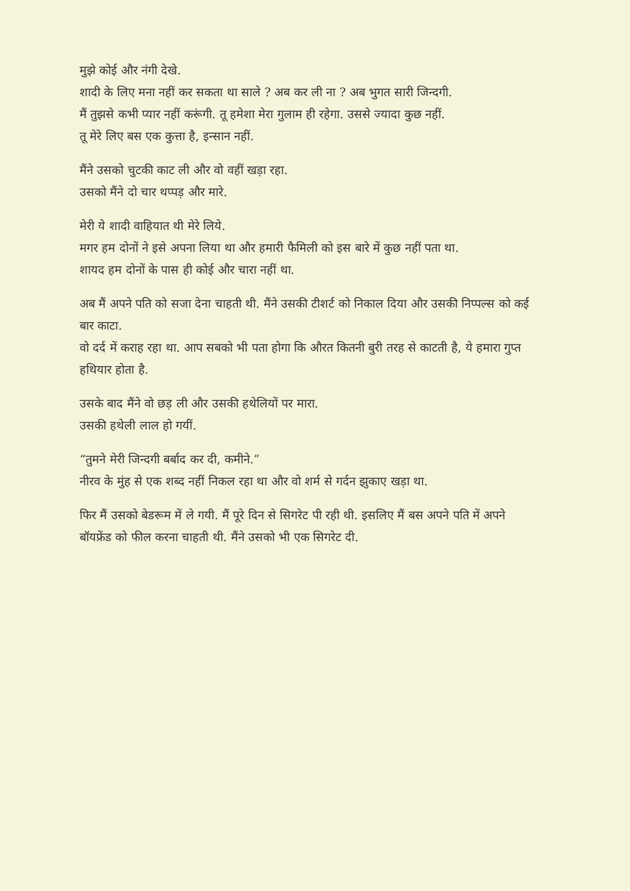मुझे कोई और नंगी देखे.
शादी के लिए मना नहीं कर सकता था साले ? अब कर ली ना ? अब भुगत सारी जिन्दगी.
मैं तुझसे कभी प्यार नहीं करूंगी. तू हमेशा मेरा गुलाम ही रहेगा. उससे ज्यादा कुछ नहीं.
तू मेरे लिए बस एक कुत्ता है, इन्सान नहीं.
मैंने उसको चुटकी काट ली और वो वहीं खड़ा रहा.
उसको मैंने दो चार थप्पड़ और मारे.
मेरी ये शादी वाहियात थी मेरे लिये.
मगर हम दोनों ने इसे अपना लिया था और हमारी फैमिली को इस बारे में कुछ नहीं पता था.
शायद हम दोनों के पास ही कोई और चारा नहीं था.
अब मैं अपने पति को सजा देना चाहती थी. मैंने उसकी टीशर्ट को निकाल दिया और उसकी निप्पल्स को कई बार काटा.
वो दर्द में कराह रहा था. आप सबको भी पता होगा कि औरत कितनी बुरी तरह से काटती है, ये हमारा गुप्त हथियार होता है.
उसके बाद मैंने वो छड़ ली और उसकी हथेलियों पर मारा.
उसकी हथेली लाल हो गयीं.
“तुमने मेरी जिन्दगी बर्बाद कर दी, कमीने.”
नीरव के मुंह से एक शब्द नहीं निकल रहा था और वो शर्म से गर्दन झुकाए खड़ा था.
फिर मैं उसको बेडरूम में ले गयी. मैं पूरे दिन से सिगरेट पी रही थी. इसलिए मैं बस अपने पति में अपने बॉयफ्रेंड को फील करना चाहती थी. मैंने उसको भी एक सिगरेट दी.